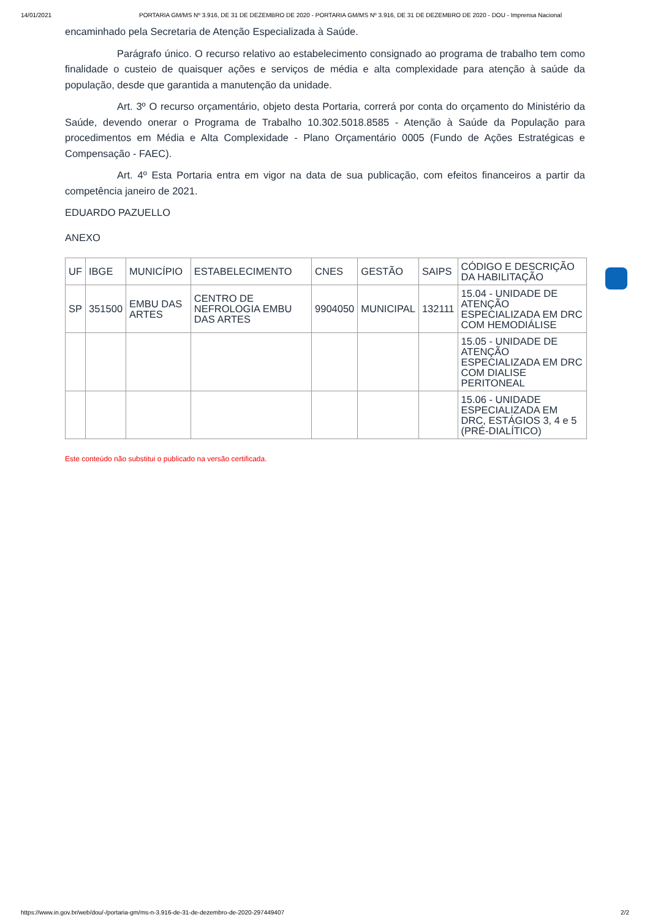14/01/2021 PORTARIA GM/MS Nº 3.916, DE 31 DE DEZEMBRO DE 2020 - PORTARIA GM/MS Nº 3.916, DE 31 DE DEZEMBRO DE 2020 - DOU - Imprensa Nacional
encaminhado pela Secretaria de Atenção Especializada à Saúde.
Parágrafo único. O recurso relativo ao estabelecimento consignado ao programa de trabalho tem como finalidade o custeio de quaisquer ações e serviços de média e alta complexidade para atenção à saúde da população, desde que garantida a manutenção da unidade.
Art. 3º O recurso orçamentário, objeto desta Portaria, correrá por conta do orçamento do Ministério da Saúde, devendo onerar o Programa de Trabalho 10.302.5018.8585 - Atenção à Saúde da População para procedimentos em Média e Alta Complexidade - Plano Orçamentário 0005 (Fundo de Ações Estratégicas e Compensação - FAEC).
Art. 4º Esta Portaria entra em vigor na data de sua publicação, com efeitos financeiros a partir da competência janeiro de 2021.
EDUARDO PAZUELLO
ANEXO
| UF | IBGE | MUNICÍPIO | ESTABELECIMENTO | CNES | GESTÃO | SAIPS | CÓDIGO E DESCRIÇÃO DA HABILITAÇÃO |
| --- | --- | --- | --- | --- | --- | --- | --- |
| SP | 351500 | EMBU DAS ARTES | CENTRO DE NEFROLOGIA EMBU DAS ARTES | 9904050 | MUNICIPAL | 132111 | 15.04 - UNIDADE DE ATENÇÃO ESPECIALIZADA EM DRC COM HEMODIÁLISE |
| | | | | | | | 15.05 - UNIDADE DE ATENÇÃO ESPECIALIZADA EM DRC COM DIALISE PERITONEAL |
| | | | | | | | 15.06 - UNIDADE ESPECIALIZADA EM DRC, ESTÁGIOS 3, 4 e 5 (PRÉ-DIALÍTICO) |
Este conteúdo não substitui o publicado na versão certificada.
https://www.in.gov.br/web/dou/-/portaria-gm/ms-n-3.916-de-31-de-dezembro-de-2020-297449407 2/2